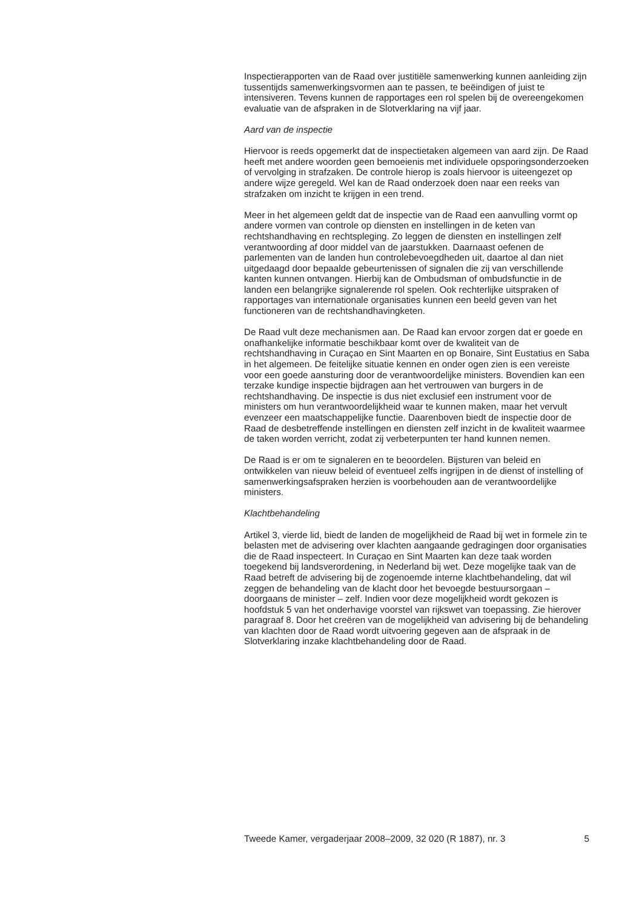Inspectierapporten van de Raad over justitiële samenwerking kunnen aanleiding zijn tussentijds samenwerkingsvormen aan te passen, te beëindigen of juist te intensiveren. Tevens kunnen de rapportages een rol spelen bij de overeengekomen evaluatie van de afspraken in de Slotverklaring na vijf jaar.
Aard van de inspectie
Hiervoor is reeds opgemerkt dat de inspectietaken algemeen van aard zijn. De Raad heeft met andere woorden geen bemoeienis met individuele opsporingsonderzoeken of vervolging in strafzaken. De controle hierop is zoals hiervoor is uiteengezet op andere wijze geregeld. Wel kan de Raad onderzoek doen naar een reeks van strafzaken om inzicht te krijgen in een trend.
Meer in het algemeen geldt dat de inspectie van de Raad een aanvulling vormt op andere vormen van controle op diensten en instellingen in de keten van rechtshandhaving en rechtspleging. Zo leggen de diensten en instellingen zelf verantwoording af door middel van de jaarstukken. Daarnaast oefenen de parlementen van de landen hun controlebevoegdheden uit, daartoe al dan niet uitgedaagd door bepaalde gebeurtenissen of signalen die zij van verschillende kanten kunnen ontvangen. Hierbij kan de Ombudsman of ombudsfunctie in de landen een belangrijke signalerende rol spelen. Ook rechterlijke uitspraken of rapportages van internationale organisaties kunnen een beeld geven van het functioneren van de rechtshandhavingketen.
De Raad vult deze mechanismen aan. De Raad kan ervoor zorgen dat er goede en onafhankelijke informatie beschikbaar komt over de kwaliteit van de rechtshandhaving in Curaçao en Sint Maarten en op Bonaire, Sint Eustatius en Saba in het algemeen. De feitelijke situatie kennen en onder ogen zien is een vereiste voor een goede aansturing door de verantwoordelijke ministers. Bovendien kan een terzake kundige inspectie bijdragen aan het vertrouwen van burgers in de rechtshandhaving. De inspectie is dus niet exclusief een instrument voor de ministers om hun verantwoordelijkheid waar te kunnen maken, maar het vervult evenzeer een maatschappelijke functie. Daarenboven biedt de inspectie door de Raad de desbetreffende instellingen en diensten zelf inzicht in de kwaliteit waarmee de taken worden verricht, zodat zij verbeterpunten ter hand kunnen nemen.
De Raad is er om te signaleren en te beoordelen. Bijsturen van beleid en ontwikkelen van nieuw beleid of eventueel zelfs ingrijpen in de dienst of instelling of samenwerkingsafspraken herzien is voorbehouden aan de verantwoordelijke ministers.
Klachtbehandeling
Artikel 3, vierde lid, biedt de landen de mogelijkheid de Raad bij wet in formele zin te belasten met de advisering over klachten aangaande gedragingen door organisaties die de Raad inspecteert. In Curaçao en Sint Maarten kan deze taak worden toegekend bij landsverordening, in Nederland bij wet. Deze mogelijke taak van de Raad betreft de advisering bij de zogenoemde interne klachtbehandeling, dat wil zeggen de behandeling van de klacht door het bevoegde bestuursorgaan – doorgaans de minister – zelf. Indien voor deze mogelijkheid wordt gekozen is hoofdstuk 5 van het onderhavige voorstel van rijkswet van toepassing. Zie hierover paragraaf 8. Door het creëren van de mogelijkheid van advisering bij de behandeling van klachten door de Raad wordt uitvoering gegeven aan de afspraak in de Slotverklaring inzake klachtbehandeling door de Raad.
Tweede Kamer, vergaderjaar 2008–2009, 32 020 (R 1887), nr. 3 5